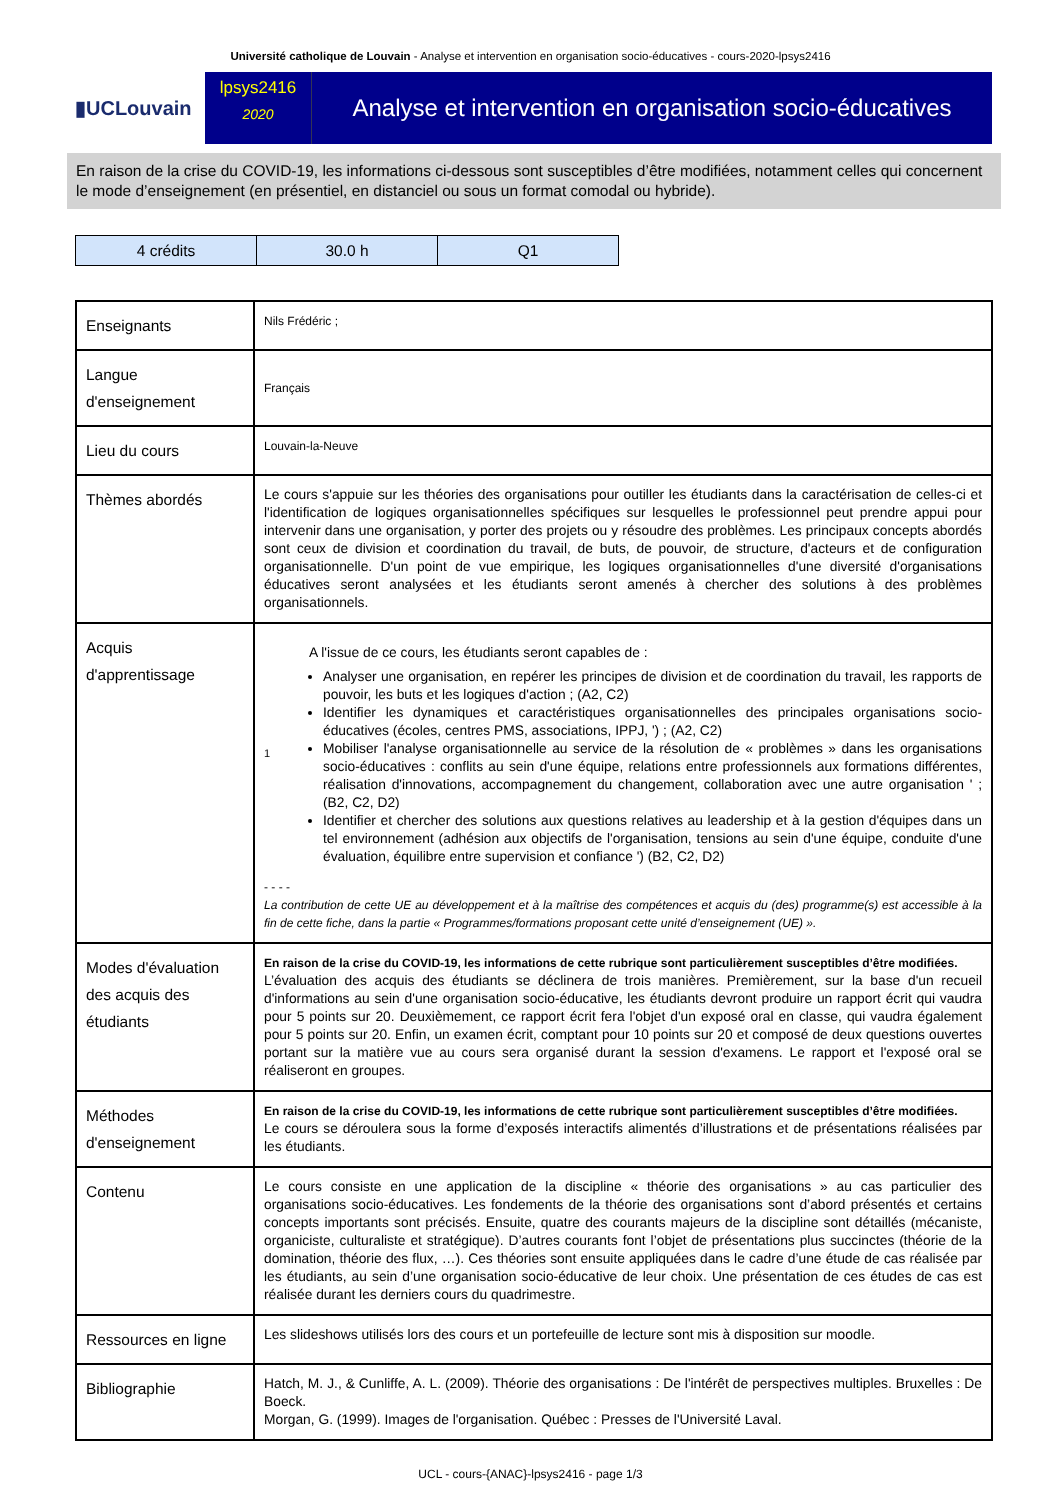Université catholique de Louvain - Analyse et intervention en organisation socio-éducatives - cours-2020-lpsys2416
▮UCLouvain
lpsys2416
2020
Analyse et intervention en organisation socio-éducatives
En raison de la crise du COVID-19, les informations ci-dessous sont susceptibles d’être modifiées, notamment celles qui concernent le mode d’enseignement (en présentiel, en distanciel ou sous un format comodal ou hybride).
| 4 crédits | 30.0 h | Q1 |
| Enseignants | Nils Frédéric ; |
| Langue d'enseignement | Français |
| Lieu du cours | Louvain-la-Neuve |
| Thèmes abordés | Le cours s'appuie sur les théories des organisations pour outiller les étudiants dans la caractérisation de celles-ci et l'identification de logiques organisationnelles spécifiques sur lesquelles le professionnel peut prendre appui pour intervenir dans une organisation, y porter des projets ou y résoudre des problèmes. Les principaux concepts abordés sont ceux de division et coordination du travail, de buts, de pouvoir, de structure, d'acteurs et de configuration organisationnelle. D'un point de vue empirique, les logiques organisationnelles d'une diversité d'organisations éducatives seront analysées et les étudiants seront amenés à chercher des solutions à des problèmes organisationnels. |
| Acquis d'apprentissage | 1 A l'issue de ce cours, les étudiants seront capables de : Analyser une organisation, en repérer les principes de division et de coordination du travail, les rapports de pouvoir, les buts et les logiques d'action ; (A2, C2) Identifier les dynamiques et caractéristiques organisationnelles des principales organisations socio-éducatives (écoles, centres PMS, associations, IPPJ, ') ; (A2, C2) Mobiliser l'analyse organisationnelle au service de la résolution de « problèmes » dans les organisations socio-éducatives : conflits au sein d'une équipe, relations entre professionnels aux formations différentes, réalisation d'innovations, accompagnement du changement, collaboration avec une autre organisation ' ; (B2, C2, D2) Identifier et chercher des solutions aux questions relatives au leadership et à la gestion d'équipes dans un tel environnement (adhésion aux objectifs de l'organisation, tensions au sein d'une équipe, conduite d'une évaluation, équilibre entre supervision et confiance ') (B2, C2, D2) - - - - La contribution de cette UE au développement et à la maîtrise des compétences et acquis du (des) programme(s) est accessible à la fin de cette fiche, dans la partie « Programmes/formations proposant cette unité d’enseignement (UE) ». |
| Modes d'évaluation des acquis des étudiants | En raison de la crise du COVID-19, les informations de cette rubrique sont particulièrement susceptibles d’être modifiées. L’évaluation des acquis des étudiants se déclinera de trois manières. Premièrement, sur la base d'un recueil d'informations au sein d'une organisation socio-éducative, les étudiants devront produire un rapport écrit qui vaudra pour 5 points sur 20. Deuxièmement, ce rapport écrit fera l'objet d'un exposé oral en classe, qui vaudra également pour 5 points sur 20. Enfin, un examen écrit, comptant pour 10 points sur 20 et composé de deux questions ouvertes portant sur la matière vue au cours sera organisé durant la session d'examens. Le rapport et l'exposé oral se réaliseront en groupes. |
| Méthodes d'enseignement | En raison de la crise du COVID-19, les informations de cette rubrique sont particulièrement susceptibles d’être modifiées. Le cours se déroulera sous la forme d’exposés interactifs alimentés d’illustrations et de présentations réalisées par les étudiants. |
| Contenu | Le cours consiste en une application de la discipline « théorie des organisations » au cas particulier des organisations socio-éducatives. Les fondements de la théorie des organisations sont d’abord présentés et certains concepts importants sont précisés. Ensuite, quatre des courants majeurs de la discipline sont détaillés (mécaniste, organiciste, culturaliste et stratégique). D’autres courants font l’objet de présentations plus succinctes (théorie de la domination, théorie des flux, …). Ces théories sont ensuite appliquées dans le cadre d’une étude de cas réalisée par les étudiants, au sein d’une organisation socio-éducative de leur choix. Une présentation de ces études de cas est réalisée durant les derniers cours du quadrimestre. |
| Ressources en ligne | Les slideshows utilisés lors des cours et un portefeuille de lecture sont mis à disposition sur moodle. |
| Bibliographie | Hatch, M. J., & Cunliffe, A. L. (2009). Théorie des organisations : De l'intérêt de perspectives multiples. Bruxelles : De Boeck. Morgan, G. (1999). Images de l'organisation. Québec : Presses de l'Université Laval. |
UCL - cours-{ANAC}-lpsys2416 - page 1/3